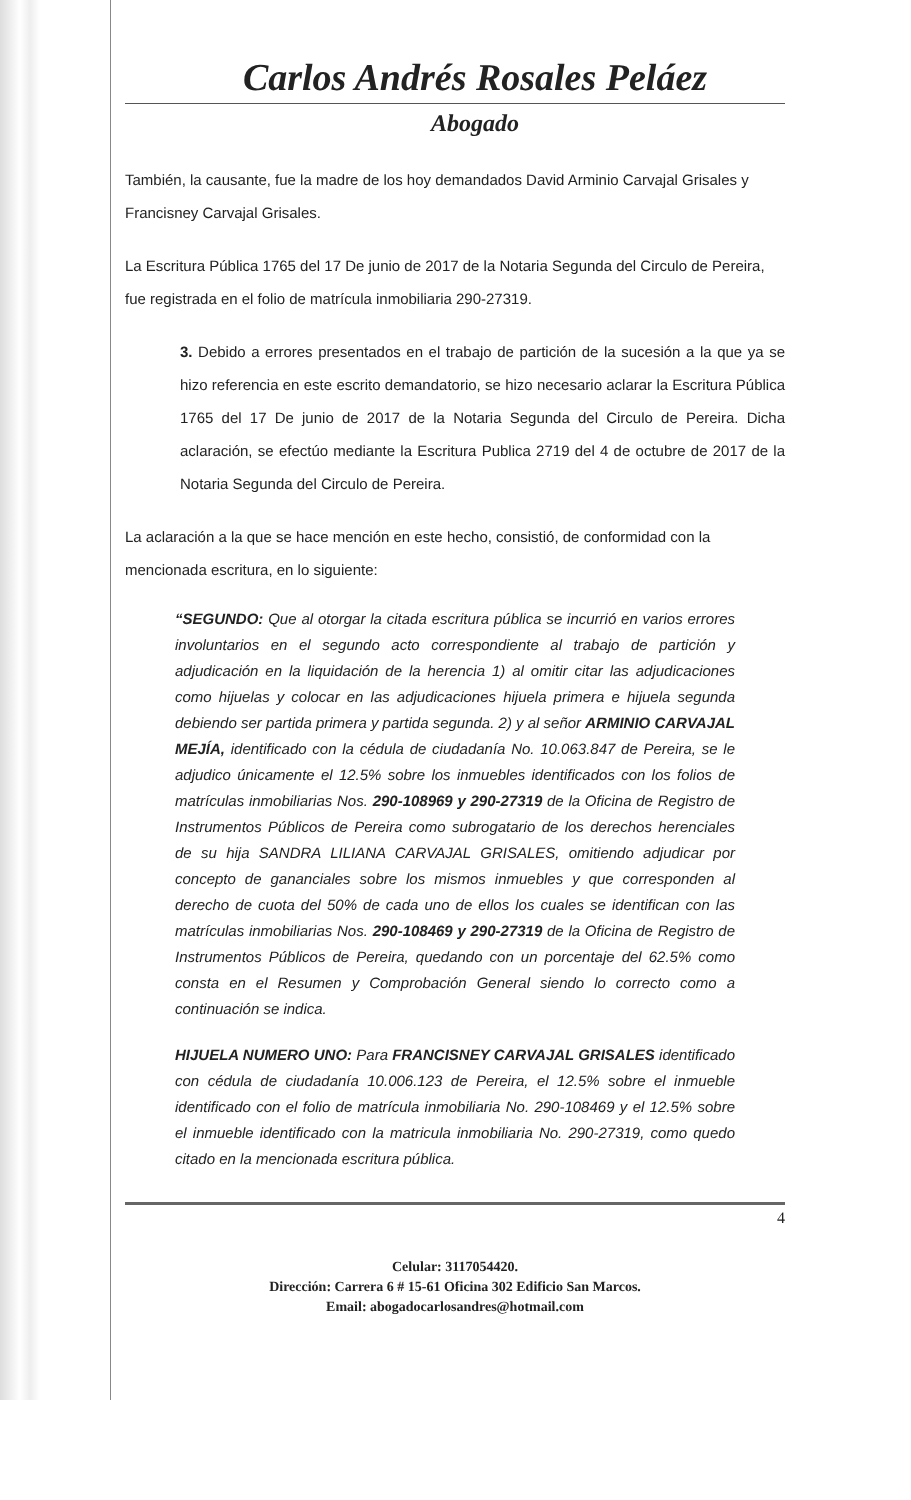Carlos Andrés Rosales Peláez
Abogado
También, la causante, fue la madre de los hoy demandados David Arminio Carvajal Grisales y Francisney Carvajal Grisales.
La Escritura Pública 1765 del 17 De junio de 2017 de la Notaria Segunda del Circulo de Pereira, fue registrada en el folio de matrícula inmobiliaria 290-27319.
3. Debido a errores presentados en el trabajo de partición de la sucesión a la que ya se hizo referencia en este escrito demandatorio, se hizo necesario aclarar la Escritura Pública 1765 del 17 De junio de 2017 de la Notaria Segunda del Circulo de Pereira. Dicha aclaración, se efectúo mediante la Escritura Publica 2719 del 4 de octubre de 2017 de la Notaria Segunda del Circulo de Pereira.
La aclaración a la que se hace mención en este hecho, consistió, de conformidad con la mencionada escritura, en lo siguiente:
“SEGUNDO: Que al otorgar la citada escritura pública se incurrió en varios errores involuntarios en el segundo acto correspondiente al trabajo de partición y adjudicación en la liquidación de la herencia 1) al omitir citar las adjudicaciones como hijuelas y colocar en las adjudicaciones hijuela primera e hijuela segunda debiendo ser partida primera y partida segunda. 2) y al señor ARMINIO CARVAJAL MEJÍA, identificado con la cédula de ciudadanía No. 10.063.847 de Pereira, se le adjudico únicamente el 12.5% sobre los inmuebles identificados con los folios de matrículas inmobiliarias Nos. 290-108969 y 290-27319 de la Oficina de Registro de Instrumentos Públicos de Pereira como subrogatario de los derechos herenciales de su hija SANDRA LILIANA CARVAJAL GRISALES, omitiendo adjudicar por concepto de gananciales sobre los mismos inmuebles y que corresponden al derecho de cuota del 50% de cada uno de ellos los cuales se identifican con las matrículas inmobiliarias Nos. 290-108469 y 290-27319 de la Oficina de Registro de Instrumentos Públicos de Pereira, quedando con un porcentaje del 62.5% como consta en el Resumen y Comprobación General siendo lo correcto como a continuación se indica.
HIJUELA NUMERO UNO: Para FRANCISNEY CARVAJAL GRISALES identificado con cédula de ciudadanía 10.006.123 de Pereira, el 12.5% sobre el inmueble identificado con el folio de matrícula inmobiliaria No. 290-108469 y el 12.5% sobre el inmueble identificado con la matricula inmobiliaria No. 290-27319, como quedo citado en la mencionada escritura pública.
4
Celular: 3117054420.
Dirección: Carrera 6 # 15-61 Oficina 302 Edificio San Marcos.
Email: abogadocarlosandres@hotmail.com